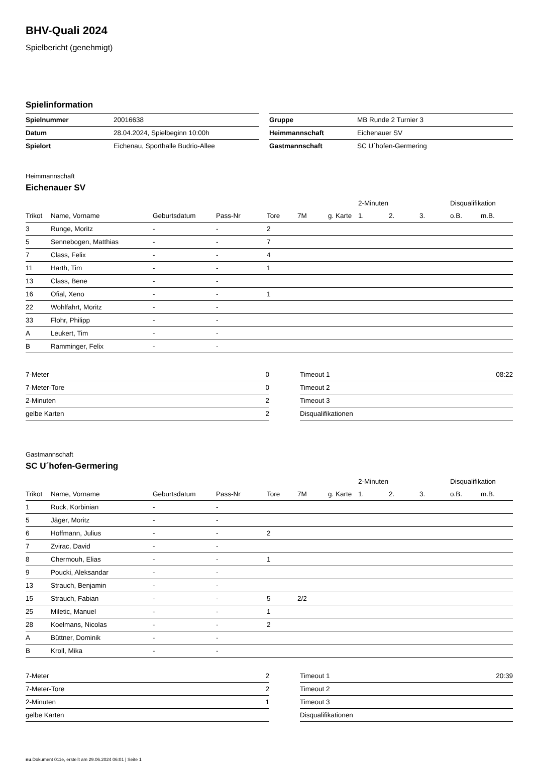BHV-Quali 2024
Spielbericht (genehmigt)
Spielinformation
| Spielnummer | 20016638 | | Gruppe | MB Runde 2 Turnier 3 |
| Datum | 28.04.2024, Spielbeginn 10:00h | | Heimmannschaft | Eichenauer SV |
| Spielort | Eichenau, Sporthalle Budrio-Allee | | Gastmannschaft | SC U´hofen-Germering |
Heimmannschaft
Eichenauer SV
| | | | | | | | 2-Minuten | | | Disqualifikation | |
| --- | --- | --- | --- | --- | --- | --- | --- | --- | --- | --- | --- |
| Trikot | Name, Vorname | Geburtsdatum | Pass-Nr | Tore | 7M | g. Karte | 1. | 2. | 3. | o.B. | m.B. |
| 3 | Runge, Moritz | - | - | 2 | | | | | | | |
| 5 | Sennebogen, Matthias | - | - | 7 | | | | | | | |
| 7 | Class, Felix | - | - | 4 | | | | | | | |
| 11 | Harth, Tim | - | - | 1 | | | | | | | |
| 13 | Class, Bene | - | - | | | | | | | | |
| 16 | Ofial, Xeno | - | - | 1 | | | | | | | |
| 22 | Wohlfahrt, Moritz | - | - | | | | | | | | |
| 33 | Flohr, Philipp | - | - | | | | | | | | |
| A | Leukert, Tim | - | - | | | | | | | | |
| B | Ramminger, Felix | - | - | | | | | | | | |
| 7-Meter | 0 |
| 7-Meter-Tore | 0 |
| 2-Minuten | 2 |
| gelbe Karten | 2 |
| Timeout 1 | 08:22 |
| Timeout 2 | |
| Timeout 3 | |
| Disqualifikationen | |
Gastmannschaft
SC U´hofen-Germering
| | | | | | | | 2-Minuten | | | Disqualifikation | |
| --- | --- | --- | --- | --- | --- | --- | --- | --- | --- | --- | --- |
| Trikot | Name, Vorname | Geburtsdatum | Pass-Nr | Tore | 7M | g. Karte | 1. | 2. | 3. | o.B. | m.B. |
| 1 | Ruck, Korbinian | - | - | | | | | | | | |
| 5 | Jäger, Moritz | - | - | | | | | | | | |
| 6 | Hoffmann, Julius | - | - | 2 | | | | | | | |
| 7 | Zvirac, David | - | - | | | | | | | | |
| 8 | Chermouh, Elias | - | - | 1 | | | | | | | |
| 9 | Poucki, Aleksandar | - | - | | | | | | | | |
| 13 | Strauch, Benjamin | - | - | | | | | | | | |
| 15 | Strauch, Fabian | - | - | 5 | 2/2 | | | | | | |
| 25 | Miletic, Manuel | - | - | 1 | | | | | | | |
| 28 | Koelmans, Nicolas | - | - | 2 | | | | | | | |
| A | Büttner, Dominik | - | - | | | | | | | | |
| B | Kroll, Mika | - | - | | | | | | | | |
| 7-Meter | 2 |
| 7-Meter-Tore | 2 |
| 2-Minuten | 1 |
| gelbe Karten | |
| Timeout 1 | 20:39 |
| Timeout 2 | |
| Timeout 3 | |
| Disqualifikationen | |
nu.Dokument 011e, erstellt am 29.06.2024 06:01 | Seite 1